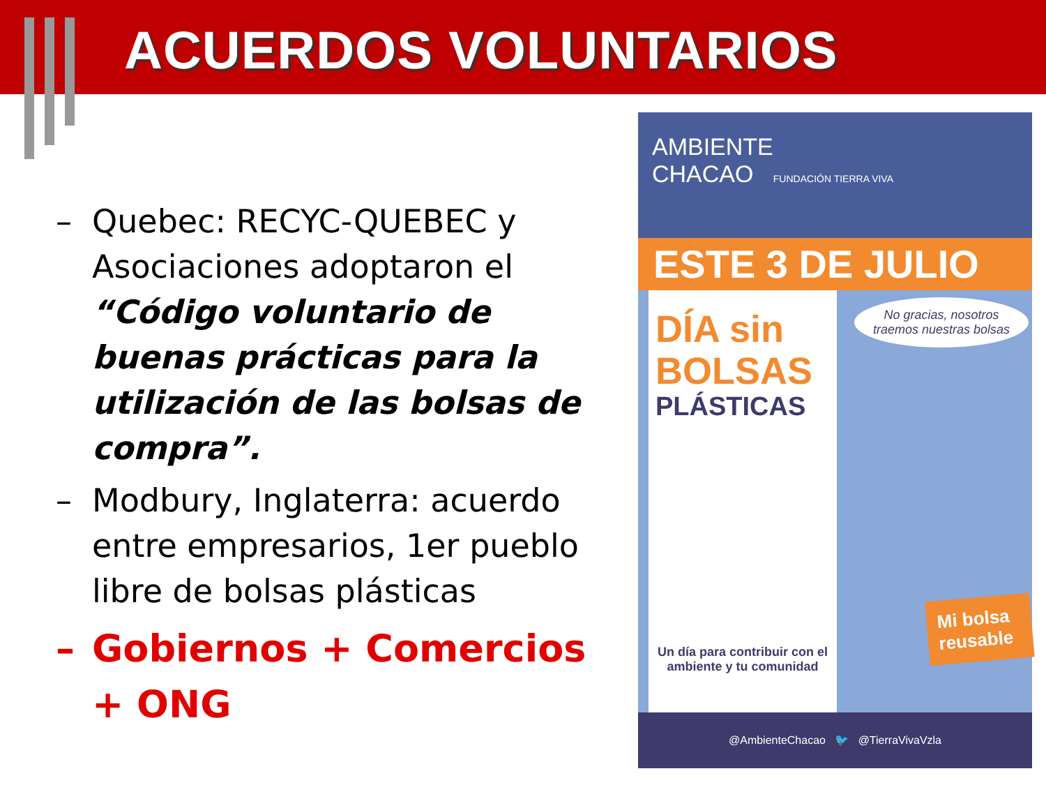ACUERDOS VOLUNTARIOS
– Quebec: RECYC-QUEBEC y Asociaciones adoptaron el “Código voluntario de buenas prácticas para la utilización de las bolsas de compra”.
– Modbury, Inglaterra: acuerdo entre empresarios, 1er pueblo libre de bolsas plásticas
– Gobiernos + Comercios + ONG
AMBIENTE
CHACAO FUNDACIÓN TIERRA VIVA
ESTE 3 DE JULIO
DÍA sin
BOLSAS
PLÁSTICAS
Un día para contribuir con el ambiente y tu comunidad
No gracias, nosotros traemos nuestras bolsas
Mi bolsa reusable
@AmbienteChacao 🐦 @TierraVivaVzla